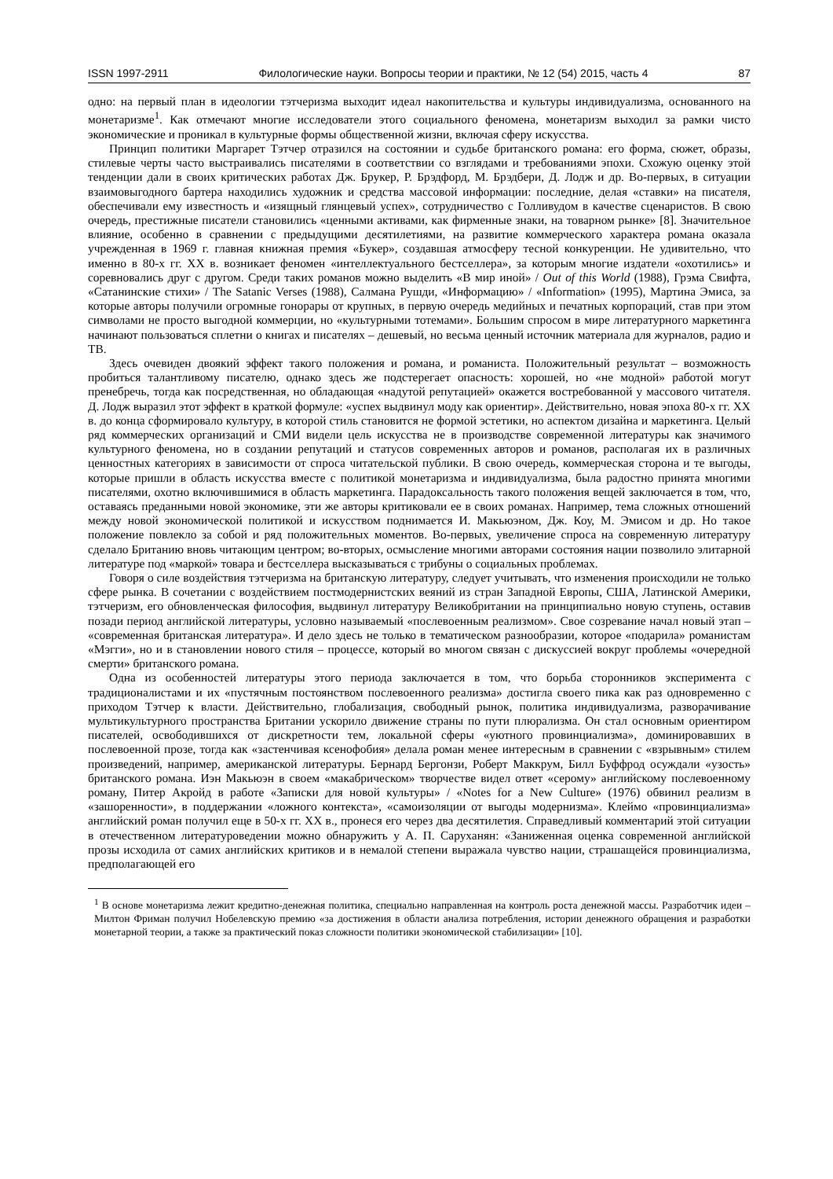ISSN 1997-2911 Филологические науки. Вопросы теории и практики, № 12 (54) 2015, часть 4 87
одно: на первый план в идеологии тэтчеризма выходит идеал накопительства и культуры индивидуализма, основанного на монетаризме<sup>1</sup>. Как отмечают многие исследователи этого социального феномена, монетаризм выходил за рамки чисто экономические и проникал в культурные формы общественной жизни, включая сферу искусства.
Принцип политики Маргарет Тэтчер отразился на состоянии и судьбе британского романа: его форма, сюжет, образы, стилевые черты часто выстраивались писателями в соответствии со взглядами и требованиями эпохи. Схожую оценку этой тенденции дали в своих критических работах Дж. Брукер, Р. Брэдфорд, М. Брэдбери, Д. Лодж и др. Во-первых, в ситуации взаимовыгодного бартера находились художник и средства массовой информации: последние, делая «ставки» на писателя, обеспечивали ему известность и «изящный глянцевый успех», сотрудничество с Голливудом в качестве сценаристов. В свою очередь, престижные писатели становились «ценными активами, как фирменные знаки, на товарном рынке» [8]. Значительное влияние, особенно в сравнении с предыдущими десятилетиями, на развитие коммерческого характера романа оказала учрежденная в 1969 г. главная книжная премия «Букер», создавшая атмосферу тесной конкуренции. Не удивительно, что именно в 80-х гг. XX в. возникает феномен «интеллектуального бестселлера», за которым многие издатели «охотились» и соревновались друг с другом. Среди таких романов можно выделить «В мир иной» / Out of this World (1988), Грэма Свифта, «Сатанинские стихи» / The Satanic Verses (1988), Салмана Рушди, «Информацию» / «Information» (1995), Мартина Эмиса, за которые авторы получили огромные гонорары от крупных, в первую очередь медийных и печатных корпораций, став при этом символами не просто выгодной коммерции, но «культурными тотемами». Большим спросом в мире литературного маркетинга начинают пользоваться сплетни о книгах и писателях – дешевый, но весьма ценный источник материала для журналов, радио и ТВ.
Здесь очевиден двоякий эффект такого положения и романа, и романиста. Положительный результат – возможность пробиться талантливому писателю, однако здесь же подстерегает опасность: хорошей, но «не модной» работой могут пренебречь, тогда как посредственная, но обладающая «надутой репутацией» окажется востребованной у массового читателя. Д. Лодж выразил этот эффект в краткой формуле: «успех выдвинул моду как ориентир». Действительно, новая эпоха 80-х гг. XX в. до конца сформировало культуру, в которой стиль становится не формой эстетики, но аспектом дизайна и маркетинга. Целый ряд коммерческих организаций и СМИ видели цель искусства не в производстве современной литературы как значимого культурного феномена, но в создании репутаций и статусов современных авторов и романов, располагая их в различных ценностных категориях в зависимости от спроса читательской публики. В свою очередь, коммерческая сторона и те выгоды, которые пришли в область искусства вместе с политикой монетаризма и индивидуализма, была радостно принята многими писателями, охотно включившимися в область маркетинга. Парадоксальность такого положения вещей заключается в том, что, оставаясь преданными новой экономике, эти же авторы критиковали ее в своих романах. Например, тема сложных отношений между новой экономической политикой и искусством поднимается И. Макьюэном, Дж. Коу, М. Эмисом и др. Но такое положение повлекло за собой и ряд положительных моментов. Во-первых, увеличение спроса на современную литературу сделало Британию вновь читающим центром; во-вторых, осмысление многими авторами состояния нации позволило элитарной литературе под «маркой» товара и бестселлера высказываться с трибуны о социальных проблемах.
Говоря о силе воздействия тэтчеризма на британскую литературу, следует учитывать, что изменения происходили не только сфере рынка. В сочетании с воздействием постмодернистских веяний из стран Западной Европы, США, Латинской Америки, тэтчеризм, его обновленческая философия, выдвинул литературу Великобритании на принципиально новую ступень, оставив позади период английской литературы, условно называемый «послевоенным реализмом». Свое созревание начал новый этап – «современная британская литература». И дело здесь не только в тематическом разнообразии, которое «подарила» романистам «Мэгги», но и в становлении нового стиля – процессе, который во многом связан с дискуссией вокруг проблемы «очередной смерти» британского романа.
Одна из особенностей литературы этого периода заключается в том, что борьба сторонников эксперимента с традиционалистами и их «пустячным постоянством послевоенного реализма» достигла своего пика как раз одновременно с приходом Тэтчер к власти. Действительно, глобализация, свободный рынок, политика индивидуализма, разворачивание мультикультурного пространства Британии ускорило движение страны по пути плюрализма. Он стал основным ориентиром писателей, освободившихся от дискретности тем, локальной сферы «уютного провинциализма», доминировавших в послевоенной прозе, тогда как «застенчивая ксенофобия» делала роман менее интересным в сравнении с «взрывным» стилем произведений, например, американской литературы. Бернард Бергонзи, Роберт Маккрум, Билл Буффрод осуждали «узость» британского романа. Иэн Макьюэн в своем «макабрическом» творчестве видел ответ «серому» английскому послевоенному роману, Питер Акройд в работе «Записки для новой культуры» / «Notes for a New Culture» (1976) обвинил реализм в «зашоренности», в поддержании «ложного контекста», «самоизоляции от выгоды модернизма». Клеймо «провинциализма» английский роман получил еще в 50-х гг. XX в., пронеся его через два десятилетия. Справедливый комментарий этой ситуации в отечественном литературоведении можно обнаружить у А. П. Саруханян: «Заниженная оценка современной английской прозы исходила от самих английских критиков и в немалой степени выражала чувство нации, страшащейся провинциализма, предполагающей его
<sup>1</sup> В основе монетаризма лежит кредитно-денежная политика, специально направленная на контроль роста денежной массы. Разработчик идеи – Милтон Фриман получил Нобелевскую премию «за достижения в области анализа потребления, истории денежного обращения и разработки монетарной теории, а также за практический показ сложности политики экономической стабилизации» [10].